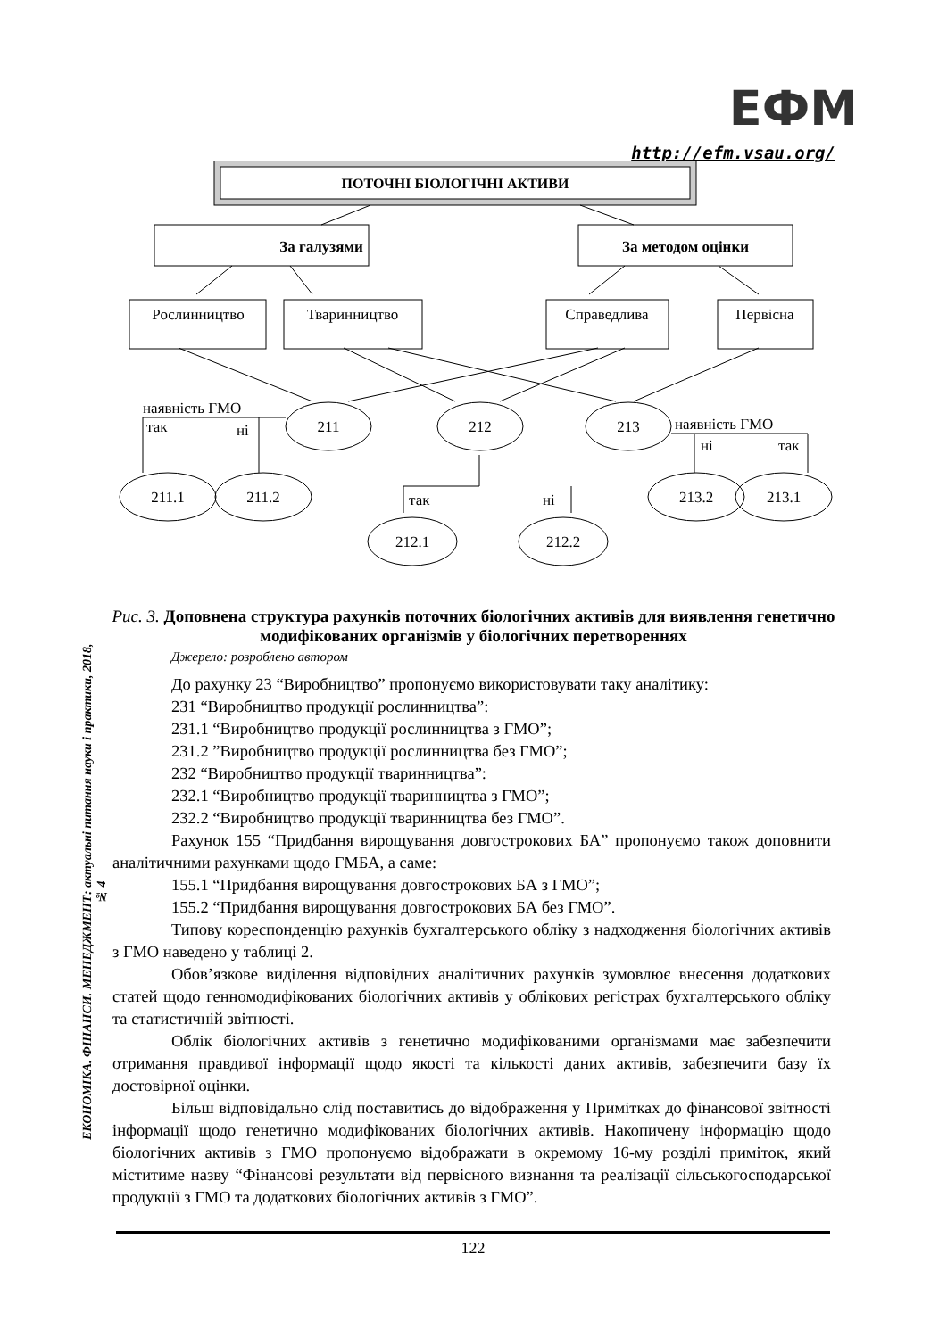ЕФМ
http://efm.vsau.org/
ЕКОНОМІКА. ФІНАНСИ. МЕНЕДЖМЕНТ: актуальні питання науки і практики, 2018, № 4
ПОТОЧНІ БІОЛОГІЧНІ АКТИВИ
За галузями
За методом оцінки
Рослинництво
Тваринництво
Справедлива
Первісна
211
212
213
211.1
211.2
213.2
213.1
212.1
212.2
наявність ГМО
так
ні
наявність ГМО
ні
так
так
ні
Рис. 3. Доповнена структура рахунків поточних біологічних активів для виявлення генетично модифікованих організмів у біологічних перетвореннях
Джерело: розроблено автором
До рахунку 23 “Виробництво” пропонуємо використовувати таку аналітику:
231 “Виробництво продукції рослинництва”:
231.1 “Виробництво продукції рослинництва з ГМО”;
231.2 ”Виробництво продукції рослинництва без ГМО”;
232 “Виробництво продукції тваринництва”:
232.1 “Виробництво продукції тваринництва з ГМО”;
232.2 “Виробництво продукції тваринництва без ГМО”.
Рахунок 155 “Придбання вирощування довгострокових БА” пропонуємо також доповнити аналітичними рахунками щодо ГМБА, а саме:
155.1 “Придбання вирощування довгострокових БА з ГМО”;
155.2 “Придбання вирощування довгострокових БА без ГМО”.
Типову кореспонденцію рахунків бухгалтерського обліку з надходження біологічних активів з ГМО наведено у таблиці 2.
Обов’язкове виділення відповідних аналітичних рахунків зумовлює внесення додаткових статей щодо генномодифікованих біологічних активів у облікових регістрах бухгалтерського обліку та статистичній звітності.
Облік біологічних активів з генетично модифікованими організмами має забезпечити отримання правдивої інформації щодо якості та кількості даних активів, забезпечити базу їх достовірної оцінки.
Більш відповідально слід поставитись до відображення у Примітках до фінансової звітності інформації щодо генетично модифікованих біологічних активів. Накопичену інформацію щодо біологічних активів з ГМО пропонуємо відображати в окремому 16-му розділі приміток, який міститиме назву “Фінансові результати від первісного визнання та реалізації сільськогосподарської продукції з ГМО та додаткових біологічних активів з ГМО”.
122